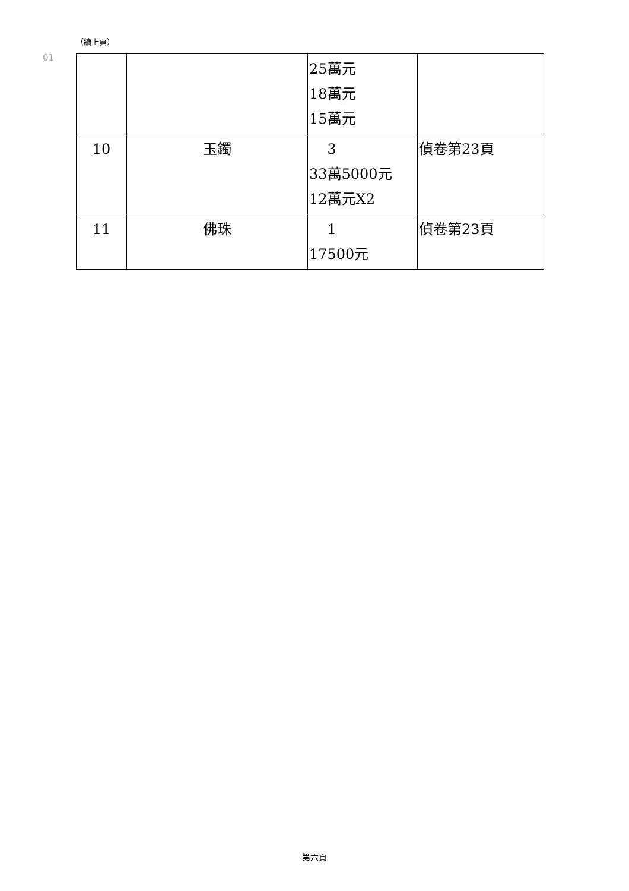（續上頁）
01
| | | 25萬元 18萬元 15萬元 | |
| 10 | 玉鐲 | 3 33萬5000元 12萬元X2 | 偵卷第23頁 |
| 11 | 佛珠 | 1 17500元 | 偵卷第23頁 |
第六頁